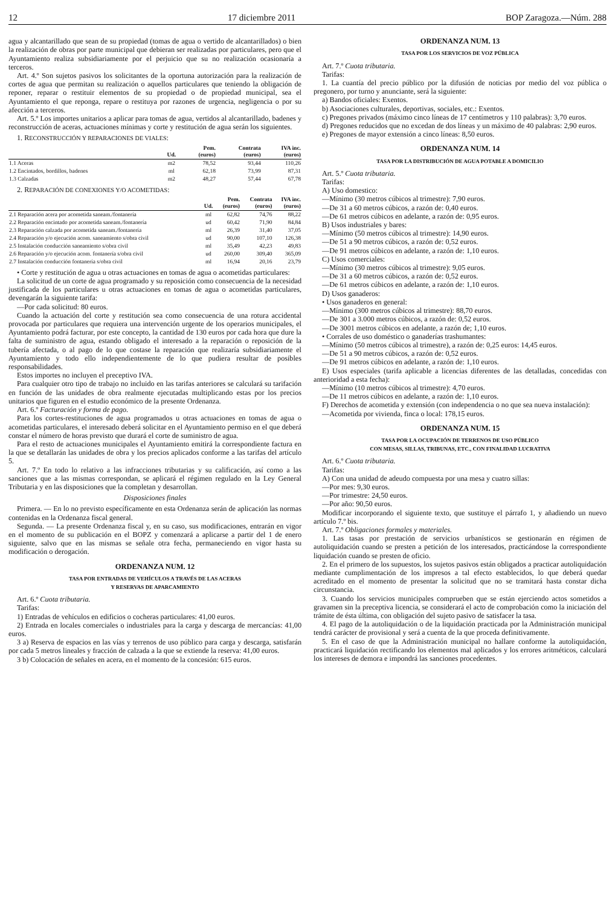12 17 diciembre 2011 BOP Zaragoza.—Núm. 288
agua y alcantarillado que sean de su propiedad (tomas de agua o vertido de alcantarillados) o bien la realización de obras por parte municipal que debieran ser realizadas por particulares, pero que el Ayuntamiento realiza subsidiariamente por el perjuicio que su no realización ocasionaría a terceros.
Art. 4.º Son sujetos pasivos los solicitantes de la oportuna autorización para la realización de cortes de agua que permitan su realización o aquellos particulares que teniendo la obligación de reponer, reparar o restituir elementos de su propiedad o de propiedad municipal, sea el Ayuntamiento el que reponga, repare o restituya por razones de urgencia, negligencia o por su afección a terceros.
Art. 5.º Los importes unitarios a aplicar para tomas de agua, vertidos al alcantarillado, badenes y reconstrucción de aceras, actuaciones mínimas y corte y restitución de agua serán los siguientes.
1. RECONSTRUCCIÓN Y REPARACIONES DE VIALES:
| | Ud. | Pem. (euros) | Contrata (euros) | IVA inc. (euros) |
| --- | --- | --- | --- | --- |
| 1.1 Aceras | m2 | 78,52 | 93,44 | 110,26 |
| 1.2 Encintados, bordillos, badenes | ml | 62,18 | 73,99 | 87,31 |
| 1.3 Calzadas | m2 | 48,27 | 57,44 | 67,78 |
2. REPARACIÓN DE CONEXIONES Y/O ACOMETIDAS:
| | Ud. | Pem. (euros) | Contrata (euros) | IVA inc. (euros) |
| --- | --- | --- | --- | --- |
| 2.1 Reparación acera por acometida saneam./fontanería | ml | 62,82 | 74,76 | 88,22 |
| 2.2 Reparación encintado por acometida saneam./fontanería | ud | 60,42 | 71,90 | 84,84 |
| 2.3 Reparación calzada por acometida saneam./fontanería | ml | 26,39 | 31,40 | 37,05 |
| 2.4 Reparación y/o ejecución acom. saneamiento s/obra civil | ud | 90,00 | 107,10 | 126,38 |
| 2.5 Instalación conducción saneamiento s/obra civil | ml | 35,49 | 42,23 | 49,83 |
| 2.6 Reparación y/o ejecución acom. fontanería s/obra civil | ud | 260,00 | 309,40 | 365,09 |
| 2.7 Instalación conducción fontanería s/obra civil | ml | 16,94 | 20,16 | 23,79 |
• Corte y restitución de agua u otras actuaciones en tomas de agua o acometidas particulares:
La solicitud de un corte de agua programado y su reposición como consecuencia de la necesidad justificada de los particulares u otras actuaciones en tomas de agua o acometidas particulares, devengarán la siguiente tarifa:
—Por cada solicitud: 80 euros.
Cuando la actuación del corte y restitución sea como consecuencia de una rotura accidental provocada por particulares que requiera una intervención urgente de los operarios municipales, el Ayuntamiento podrá facturar, por este concepto, la cantidad de 130 euros por cada hora que dure la falta de suministro de agua, estando obligado el interesado a la reparación o reposición de la tubería afectada, o al pago de lo que costase la reparación que realizaría subsidiariamente el Ayuntamiento y todo ello independientemente de lo que pudiera resultar de posibles responsabilidades.
Estos importes no incluyen el preceptivo IVA.
Para cualquier otro tipo de trabajo no incluido en las tarifas anteriores se calculará su tarifación en función de las unidades de obra realmente ejecutadas multiplicando estas por los precios unitarios que figuren en el estudio económico de la presente Ordenanza.
Art. 6.º Facturación y forma de pago.
Para los cortes-restituciones de agua programados u otras actuaciones en tomas de agua o acometidas particulares, el interesado deberá solicitar en el Ayuntamiento permiso en el que deberá constar el número de horas previsto que durará el corte de suministro de agua.
Para el resto de actuaciones municipales el Ayuntamiento emitirá la correspondiente factura en la que se detallarán las unidades de obra y los precios aplicados conforme a las tarifas del artículo 5.
Art. 7.º En todo lo relativo a las infracciones tributarias y su calificación, así como a las sanciones que a las mismas correspondan, se aplicará el régimen regulado en la Ley General Tributaria y en las disposiciones que la completan y desarrollan.
Disposiciones finales
Primera. — En lo no previsto específicamente en esta Ordenanza serán de aplicación las normas contenidas en la Ordenanza fiscal general.
Segunda. — La presente Ordenanza fiscal y, en su caso, sus modificaciones, entrarán en vigor en el momento de su publicación en el BOPZ y comenzará a aplicarse a partir del 1 de enero siguiente, salvo que en las mismas se señale otra fecha, permaneciendo en vigor hasta su modificación o derogación.
ORDENANZA NUM. 12
TASA POR ENTRADAS DE VEHÍCULOS A TRAVÉS DE LAS ACERAS
Y RESERVAS DE APARCAMIENTO
Art. 6.º Cuota tributaria.
Tarifas:
1) Entradas de vehículos en edificios o cocheras particulares: 41,00 euros.
2) Entrada en locales comerciales o industriales para la carga y descarga de mercancías: 41,00 euros.
3 a) Reserva de espacios en las vías y terrenos de uso público para carga y descarga, satisfarán por cada 5 metros lineales y fracción de calzada a la que se extiende la reserva: 41,00 euros.
3 b) Colocación de señales en acera, en el momento de la concesión: 615 euros.
ORDENANZA NUM. 13
TASA POR LOS SERVICIOS DE VOZ PÚBLICA
Art. 7.º Cuota tributaria.
Tarifas:
1. La cuantía del precio público por la difusión de noticias por medio del voz pública o pregonero, por turno y anunciante, será la siguiente:
a) Bandos oficiales: Exentos.
b) Asociaciones culturales, deportivas, sociales, etc.: Exentos.
c) Pregones privados (máximo cinco líneas de 17 centímetros y 110 palabras): 3,70 euros.
d) Pregones reducidos que no excedan de dos líneas y un máximo de 40 palabras: 2,90 euros.
e) Pregones de mayor extensión a cinco líneas: 8,50 euros.
ORDENANZA NUM. 14
TASA POR LA DISTRIBUCIÓN DE AGUA POTABLE A DOMICILIO
Art. 5.º Cuota tributaria.
Tarifas:
A) Uso domestico:
—Mínimo (30 metros cúbicos al trimestre): 7,90 euros.
—De 31 a 60 metros cúbicos, a razón de: 0,40 euros.
—De 61 metros cúbicos en adelante, a razón de: 0,95 euros.
B) Usos industriales y bares:
—Mínimo (50 metros cúbicos al trimestre): 14,90 euros.
—De 51 a 90 metros cúbicos, a razón de: 0,52 euros.
—De 91 metros cúbicos en adelante, a razón de: 1,10 euros.
C) Usos comerciales:
—Mínimo (30 metros cúbicos al trimestre): 9,05 euros.
—De 31 a 60 metros cúbicos, a razón de: 0,52 euros.
—De 61 metros cúbicos en adelante, a razón de: 1,10 euros.
D) Usos ganaderos:
• Usos ganaderos en general:
—Mínimo (300 metros cúbicos al trimestre): 88,70 euros.
—De 301 a 3.000 metros cúbicos, a razón de: 0,52 euros.
—De 3001 metros cúbicos en adelante, a razón de; 1,10 euros.
• Corrales de uso doméstico o ganaderías trashumantes:
—Mínimo (50 metros cúbicos al trimestre), a razón de: 0,25 euros: 14,45 euros.
—De 51 a 90 metros cúbicos, a razón de: 0,52 euros.
—De 91 metros cúbicos en adelante, a razón de: 1,10 euros.
E) Usos especiales (tarifa aplicable a licencias diferentes de las detalladas, concedidas con anterioridad a esta fecha):
—Mínimo (10 metros cúbicos al trimestre): 4,70 euros.
—De 11 metros cúbicos en adelante, a razón de: 1,10 euros.
F) Derechos de acometida y extensión (con independencia o no que sea nueva instalación):
—Acometida por vivienda, finca o local: 178,15 euros.
ORDENANZA NUM. 15
TASA POR LA OCUPACIÓN DE TERRENOS DE USO PÚBLICO
CON MESAS, SILLAS, TRIBUNAS, ETC., CON FINALIDAD LUCRATIVA
Art. 6.º Cuota tributaria.
Tarifas:
A) Con una unidad de adeudo compuesta por una mesa y cuatro sillas:
—Por mes: 9,30 euros.
—Por trimestre: 24,50 euros.
—Por año: 90,50 euros.
Modificar incorporando el siguiente texto, que sustituye el párrafo 1, y añadiendo un nuevo artículo 7.º bis.
Art. 7.º Obligaciones formales y materiales.
1. Las tasas por prestación de servicios urbanísticos se gestionarán en régimen de autoliquidación cuando se presten a petición de los interesados, practicándose la correspondiente liquidación cuando se presten de oficio.
2. En el primero de los supuestos, los sujetos pasivos están obligados a practicar autoliquidación mediante cumplimentación de los impresos a tal efecto establecidos, lo que deberá quedar acreditado en el momento de presentar la solicitud que no se tramitará hasta constar dicha circunstancia.
3. Cuando los servicios municipales comprueben que se están ejerciendo actos sometidos a gravamen sin la preceptiva licencia, se considerará el acto de comprobación como la iniciación del trámite de ésta última, con obligación del sujeto pasivo de satisfacer la tasa.
4. El pago de la autoliquidación o de la liquidación practicada por la Administración municipal tendrá carácter de provisional y será a cuenta de la que proceda definitivamente.
5. En el caso de que la Administración municipal no hallare conforme la autoliquidación, practicará liquidación rectificando los elementos mal aplicados y los errores aritméticos, calculará los intereses de demora e impondrá las sanciones procedentes.